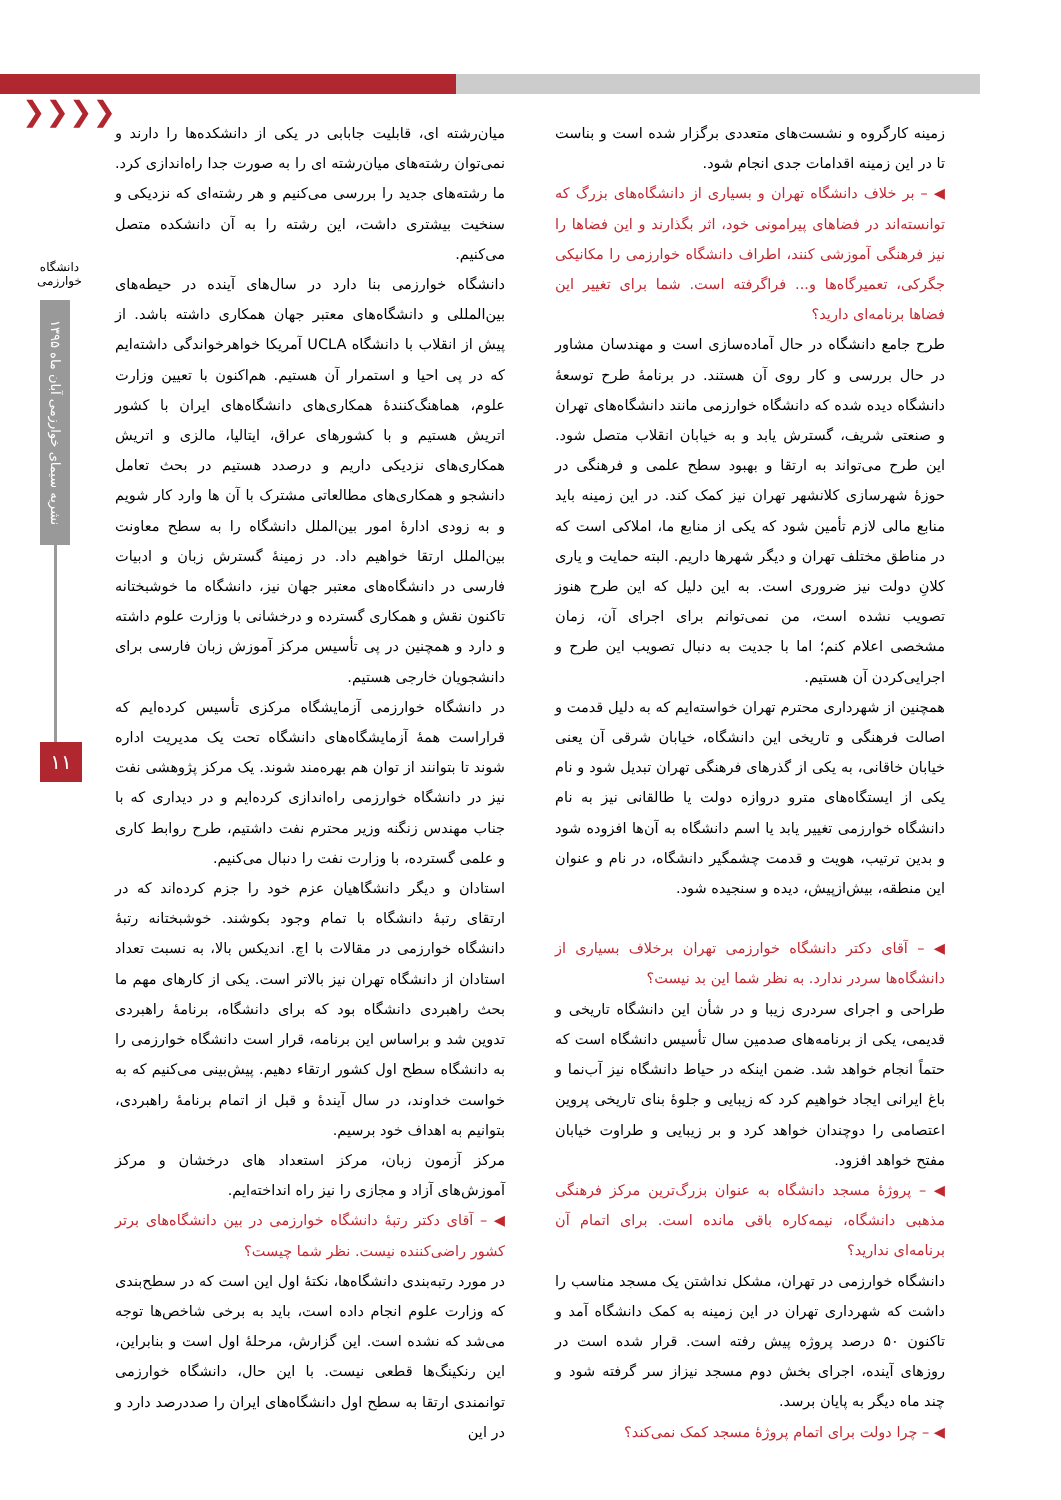❯❯❯❯
دانشگاه خوارزمی
نشریه سیمای خوارزمی آبان ماه ۱۳۹۵
۱۱
میان‌رشته ای، قابلیت جابابی در یکی از دانشکده‌ها را دارند و نمی‌توان رشته‌های میان‌رشته ای را به صورت جدا راه‌اندازی کرد. ما رشته‌های جدید را بررسی می‌کنیم و هر رشته‌ای که نزدیکی و سنخیت بیشتری داشت، این رشته را به آن دانشکده متصل می‌کنیم.
دانشگاه خوارزمی بنا دارد در سال‌های آینده در حیطه‌های بین‌المللی و دانشگاه‌های معتبر جهان همکاری داشته باشد. از پیش از انقلاب با دانشگاه UCLA آمریکا خواهرخواندگی داشته‌ایم که در پی احیا و استمرار آن هستیم. هم‌اکنون با تعیین وزارت علوم، هماهنگ‌کنندهٔ همکاری‌های دانشگاه‌های ایران با کشور اتریش هستیم و با کشورهای عراق، ایتالیا، مالزی و اتریش همکاری‌های نزدیکی داریم و درصدد هستیم در بحث تعامل دانشجو و همکاری‌های مطالعاتی مشترک با آن ها وارد کار شویم و به زودی ادارهٔ امور بین‌الملل دانشگاه را به سطح معاونت بین‌الملل ارتقا خواهیم داد. در زمینهٔ گسترش زبان و ادبیات فارسی در دانشگاه‌های معتبر جهان نیز، دانشگاه ما خوشبختانه تاکنون نقش و همکاری گسترده و درخشانی با وزارت علوم داشته و دارد و همچنین در پی تأسیس مرکز آموزش زبان فارسی برای دانشجویان خارجی هستیم.
در دانشگاه خوارزمی آزمایشگاه مرکزی تأسیس کرده‌ایم که قراراست همهٔ آزمایشگاه‌های دانشگاه تحت یک مدیریت اداره شوند تا بتوانند از توان هم بهره‌مند شوند. یک مرکز پژوهشی نفت نیز در دانشگاه خوارزمی راه‌اندازی کرده‌ایم و در دیداری که با جناب مهندس زنگنه وزیر محترم نفت داشتیم، طرح روابط کاری و علمی گسترده، با وزارت نفت را دنبال می‌کنیم.
استادان و دیگر دانشگاهیان عزم خود را جزم کرده‌اند که در ارتقای رتبهٔ دانشگاه با تمام وجود بکوشند. خوشبختانه رتبهٔ دانشگاه خوارزمی در مقالات با اچ. اندیکس بالا، به نسبت تعداد استادان از دانشگاه تهران نیز بالاتر است. یکی از کارهای مهم ما بحث راهبردی دانشگاه بود که برای دانشگاه، برنامهٔ راهبردی تدوین شد و براساس این برنامه، قرار است دانشگاه خوارزمی را به دانشگاه سطح اول کشور ارتقاء دهیم. پیش‌بینی می‌کنیم که به خواست خداوند، در سال آیندهٔ و قبل از اتمام برنامهٔ راهبردی، بتوانیم به اهداف خود برسیم.
مرکز آزمون زبان، مرکز استعداد های درخشان و مرکز آموزش‌های آزاد و مجازی را نیز راه انداخته‌ایم.
◀ – آقای دکتر رتبهٔ دانشگاه خوارزمی در بین دانشگاه‌های برتر کشور راضی‌کننده نیست. نظر شما چیست؟
در مورد رتبه‌بندی دانشگاه‌ها، نکتهٔ اول این است که در سطح‌بندی که وزارت علوم انجام داده است، باید به برخی شاخص‌ها توجه می‌شد که نشده است. این گزارش، مرحلهٔ اول است و بنابراین، این رنکینگ‌ها قطعی نیست. با این حال، دانشگاه خوارزمی توانمندی ارتقا به سطح اول دانشگاه‌های ایران را صددرصد دارد و در این
زمینه کارگروه و نشست‌های متعددی برگزار شده است و بناست تا در این زمینه اقدامات جدی انجام شود.
◀ – بر خلاف دانشگاه تهران و بسیاری از دانشگاه‌های بزرگ که توانسته‌اند در فضاهای پیرامونی خود، اثر بگذارند و این فضاها را نیز فرهنگی آموزشی کنند، اطراف دانشگاه خوارزمی را مکانیکی جگرکی، تعمیرگاه‌ها و... فراگرفته است. شما برای تغییر این فضاها برنامه‌ای دارید؟
طرح جامع دانشگاه در حال آماده‌سازی است و مهندسان مشاور در حال بررسی و کار روی آن هستند. در برنامهٔ طرح توسعهٔ دانشگاه دیده شده که دانشگاه خوارزمی مانند دانشگاه‌های تهران و صنعتی شریف، گسترش یابد و به خیابان انقلاب متصل شود. این طرح می‌تواند به ارتقا و بهبود سطح علمی و فرهنگی در حوزهٔ شهرسازی کلانشهر تهران نیز کمک کند. در این زمینه باید منابع مالی لازم تأمین شود که یکی از منابع ما، املاکی است که در مناطق مختلف تهران و دیگر شهرها داریم. البته حمایت و یاری کلانِ دولت نیز ضروری است. به این دلیل که این طرح هنوز تصویب نشده است، من نمی‌توانم برای اجرای آن، زمان مشخصی اعلام کنم؛ اما با جدیت به دنبال تصویب این طرح و اجرایی‌کردن آن هستیم.
همچنین از شهرداری محترم تهران خواسته‌ایم که به دلیل قدمت و اصالت فرهنگی و تاریخی این دانشگاه، خیابان شرقی آن یعنی خیابان خاقانی، به یکی از گذرهای فرهنگی تهران تبدیل شود و نام یکی از ایستگاه‌های مترو دروازه دولت یا طالقانی نیز به نام دانشگاه خوارزمی تغییر یابد یا اسم دانشگاه به آن‌ها افزوده شود و بدین ترتیب، هویت و قدمت چشمگیر دانشگاه، در نام و عنوان این منطقه، بیش‌ازپیش، دیده و سنجیده شود.
◀ – آقای دکتر دانشگاه خوارزمی تهران برخلاف بسیاری از دانشگاه‌ها سردر ندارد. به نظر شما این بد نیست؟
طراحی و اجرای سردری زیبا و در شأن این دانشگاه تاریخی و قدیمی، یکی از برنامه‌های صدمین سال تأسیس دانشگاه است که حتماً انجام خواهد شد. ضمن اینکه در حیاط دانشگاه نیز آب‌نما و باغ ایرانی ایجاد خواهیم کرد که زیبایی و جلوهٔ بنای تاریخی پروین اعتصامی را دوچندان خواهد کرد و بر زیبایی و طراوت خیابان مفتح خواهد افزود.
◀ – پروژهٔ مسجد دانشگاه به عنوان بزرگ‌ترین مرکز فرهنگی مذهبی دانشگاه، نیمه‌کاره باقی مانده است. برای اتمام آن برنامه‌ای ندارید؟
دانشگاه خوارزمی در تهران، مشکل نداشتن یک مسجد مناسب را داشت که شهرداری تهران در این زمینه به کمک دانشگاه آمد و تاکنون ۵۰ درصد پروژه پیش رفته است. قرار شده است در روزهای آینده، اجرای بخش دوم مسجد نیزاز سر گرفته شود و چند ماه دیگر به پایان برسد.
◀ – چرا دولت برای اتمام پروژهٔ مسجد کمک نمی‌کند؟